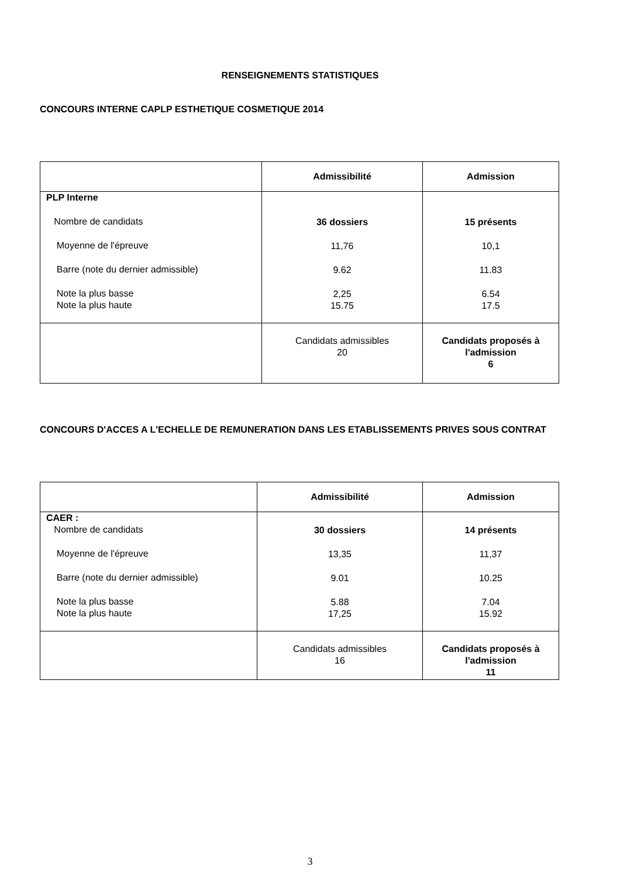RENSEIGNEMENTS STATISTIQUES
CONCOURS INTERNE CAPLP ESTHETIQUE COSMETIQUE 2014
| | Admissibilité | Admission |
| --- | --- | --- |
| PLP Interne Nombre de candidats Moyenne de l'épreuve Barre (note du dernier admissible) Note la plus basse Note la plus haute | 36 dossiers 11,76 9.62 2,25 15.75 | 15 présents 10,1 11.83 6.54 17.5 |
| | Candidats admissibles 20 | Candidats proposés à l'admission 6 |
CONCOURS D'ACCES A L'ECHELLE DE REMUNERATION DANS LES ETABLISSEMENTS PRIVES SOUS CONTRAT
| | Admissibilité | Admission |
| --- | --- | --- |
| CAER : Nombre de candidats Moyenne de l'épreuve Barre (note du dernier admissible) Note la plus basse Note la plus haute | 30 dossiers 13,35 9.01 5.88 17,25 | 14 présents 11,37 10.25 7.04 15.92 |
| | Candidats admissibles 16 | Candidats proposés à l'admission 11 |
3